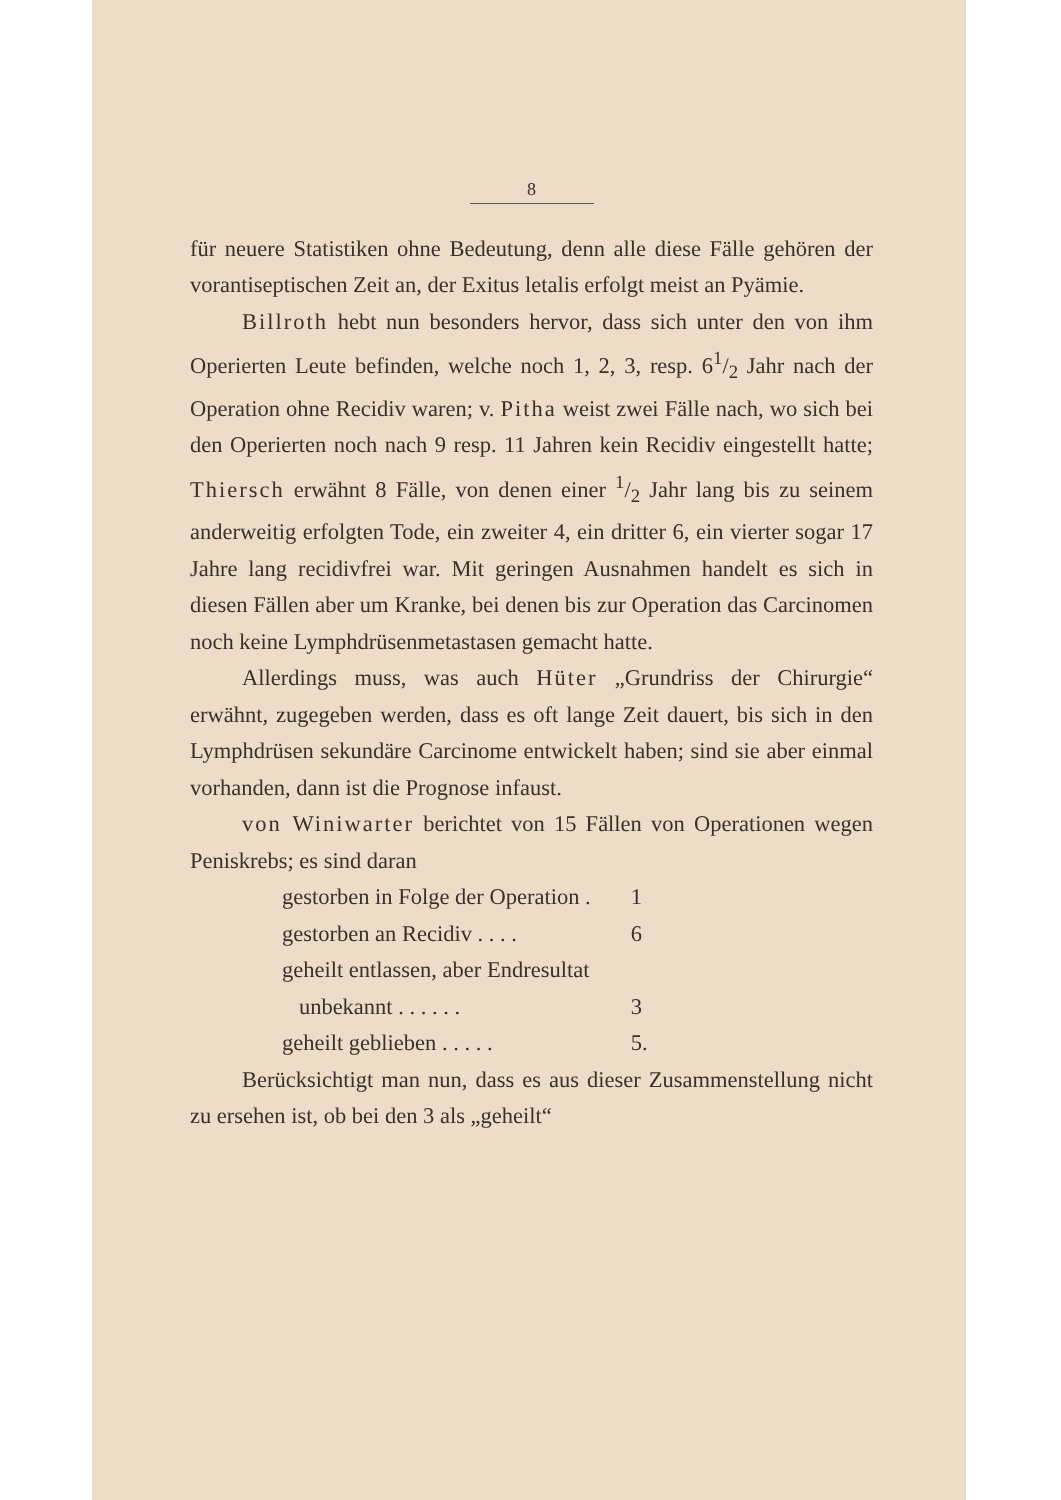8
für neuere Statistiken ohne Bedeutung, denn alle diese Fälle gehören der vorantiseptischen Zeit an, der Exitus letalis erfolgt meist an Pyämie.
Billroth hebt nun besonders hervor, dass sich unter den von ihm Operierten Leute befinden, welche noch 1, 2, 3, resp. 61/2 Jahr nach der Operation ohne Recidiv waren; v. Pitha weist zwei Fälle nach, wo sich bei den Operierten noch nach 9 resp. 11 Jahren kein Recidiv eingestellt hatte; Thiersch erwähnt 8 Fälle, von denen einer 1/2 Jahr lang bis zu seinem anderweitig erfolgten Tode, ein zweiter 4, ein dritter 6, ein vierter sogar 17 Jahre lang recidivfrei war. Mit geringen Ausnahmen handelt es sich in diesen Fällen aber um Kranke, bei denen bis zur Operation das Carcinomen noch keine Lymphdrüsenmetastasen gemacht hatte.
Allerdings muss, was auch Hüter „Grundriss der Chirurgie“ erwähnt, zugegeben werden, dass es oft lange Zeit dauert, bis sich in den Lymphdrüsen sekundäre Carcinome entwickelt haben; sind sie aber einmal vorhanden, dann ist die Prognose infaust.
von Winiwarter berichtet von 15 Fällen von Operationen wegen Peniskrebs; es sind daran
| gestorben in Folge der Operation . | 1 |
| gestorben an Recidiv . . . . | 6 |
| geheilt entlassen, aber Endresultat unbekannt . . . . . . | 3 |
| geheilt geblieben . . . . . | 5. |
Berücksichtigt man nun, dass es aus dieser Zusammenstellung nicht zu ersehen ist, ob bei den 3 als „geheilt“